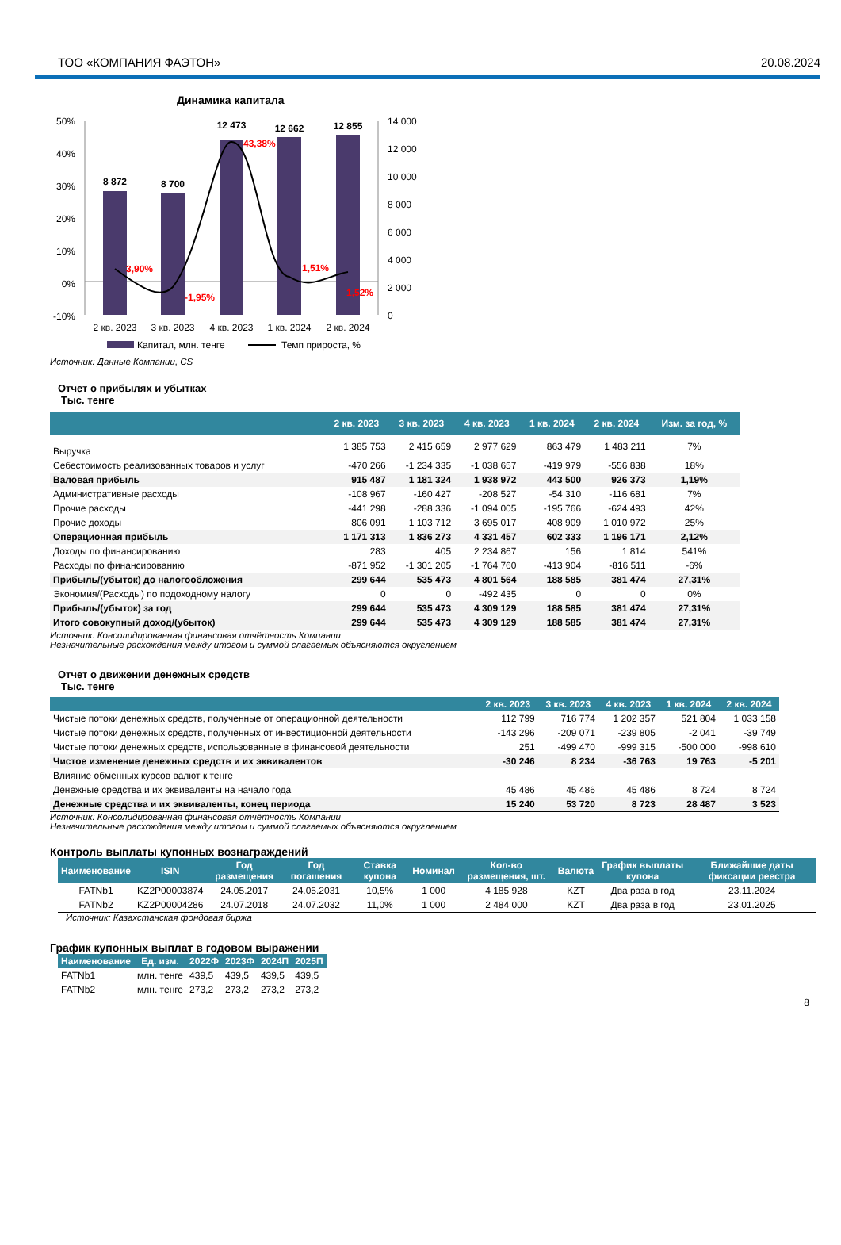ТОО «КОМПАНИЯ ФАЭТОН» 20.08.2024
Динамика капитала
50%
40%
30%
20%
10%
0%
-10%
14 000
12 000
10 000
8 000
6 000
4 000
2 000
0
8 872
8 700
12 473
12 662
12 855
3,90%
-1,95%
43,38%
1,51%
1,52%
2 кв. 2023
3 кв. 2023
4 кв. 2023
1 кв. 2024
2 кв. 2024
Капитал, млн. тенге
Темп прироста, %
Источник: Данные Компании, CS
Отчет о прибылях и убытках
Тыс. тенге
| | 2 кв. 2023 | 3 кв. 2023 | 4 кв. 2023 | 1 кв. 2024 | 2 кв. 2024 | Изм. за год, % |
| --- | --- | --- | --- | --- | --- | --- |
| Выручка | 1 385 753 | 2 415 659 | 2 977 629 | 863 479 | 1 483 211 | 7% |
| Себестоимость реализованных товаров и услуг | -470 266 | -1 234 335 | -1 038 657 | -419 979 | -556 838 | 18% |
| Валовая прибыль | 915 487 | 1 181 324 | 1 938 972 | 443 500 | 926 373 | 1,19% |
| Административные расходы | -108 967 | -160 427 | -208 527 | -54 310 | -116 681 | 7% |
| Прочие расходы | -441 298 | -288 336 | -1 094 005 | -195 766 | -624 493 | 42% |
| Прочие доходы | 806 091 | 1 103 712 | 3 695 017 | 408 909 | 1 010 972 | 25% |
| Операционная прибыль | 1 171 313 | 1 836 273 | 4 331 457 | 602 333 | 1 196 171 | 2,12% |
| Доходы по финансированию | 283 | 405 | 2 234 867 | 156 | 1 814 | 541% |
| Расходы по финансированию | -871 952 | -1 301 205 | -1 764 760 | -413 904 | -816 511 | -6% |
| Прибыль/(убыток) до налогообложения | 299 644 | 535 473 | 4 801 564 | 188 585 | 381 474 | 27,31% |
| Экономия/(Расходы) по подоходному налогу | 0 | 0 | -492 435 | 0 | 0 | 0% |
| Прибыль/(убыток) за год | 299 644 | 535 473 | 4 309 129 | 188 585 | 381 474 | 27,31% |
| Итого совокупный доход/(убыток) | 299 644 | 535 473 | 4 309 129 | 188 585 | 381 474 | 27,31% |
Источник: Консолидированная финансовая отчётность Компании
Незначительные расхождения между итогом и суммой слагаемых объясняются округлением
Отчет о движении денежных средств
Тыс. тенге
| | 2 кв. 2023 | 3 кв. 2023 | 4 кв. 2023 | 1 кв. 2024 | 2 кв. 2024 |
| --- | --- | --- | --- | --- | --- |
| Чистые потоки денежных средств, полученные от операционной деятельности | 112 799 | 716 774 | 1 202 357 | 521 804 | 1 033 158 |
| Чистые потоки денежных средств, полученных от инвестиционной деятельности | -143 296 | -209 071 | -239 805 | -2 041 | -39 749 |
| Чистые потоки денежных средств, использованные в финансовой деятельности | 251 | -499 470 | -999 315 | -500 000 | -998 610 |
| Чистое изменение денежных средств и их эквивалентов | -30 246 | 8 234 | -36 763 | 19 763 | -5 201 |
| Влияние обменных курсов валют к тенге | | | | | |
| Денежные средства и их эквиваленты на начало года | 45 486 | 45 486 | 45 486 | 8 724 | 8 724 |
| Денежные средства и их эквиваленты, конец периода | 15 240 | 53 720 | 8 723 | 28 487 | 3 523 |
Источник: Консолидированная финансовая отчётность Компании
Незначительные расхождения между итогом и суммой слагаемых объясняются округлением
Контроль выплаты купонных вознаграждений
| Наименование | ISIN | Год размещения | Год погашения | Ставка купона | Номинал | Кол-во размещения, шт. | Валюта | График выплаты купона | Ближайшие даты фиксации реестра |
| --- | --- | --- | --- | --- | --- | --- | --- | --- | --- |
| FATNb1 | KZ2P00003874 | 24.05.2017 | 24.05.2031 | 10,5% | 1 000 | 4 185 928 | KZT | Два раза в год | 23.11.2024 |
| FATNb2 | KZ2P00004286 | 24.07.2018 | 24.07.2032 | 11,0% | 1 000 | 2 484 000 | KZT | Два раза в год | 23.01.2025 |
Источник: Казахстанская фондовая биржа
График купонных выплат в годовом выражении
| Наименование | Ед. изм. | 2022Ф | 2023Ф | 2024П | 2025П |
| --- | --- | --- | --- | --- | --- |
| FATNb1 | млн. тенге | 439,5 | 439,5 | 439,5 | 439,5 |
| FATNb2 | млн. тенге | 273,2 | 273,2 | 273,2 | 273,2 |
8